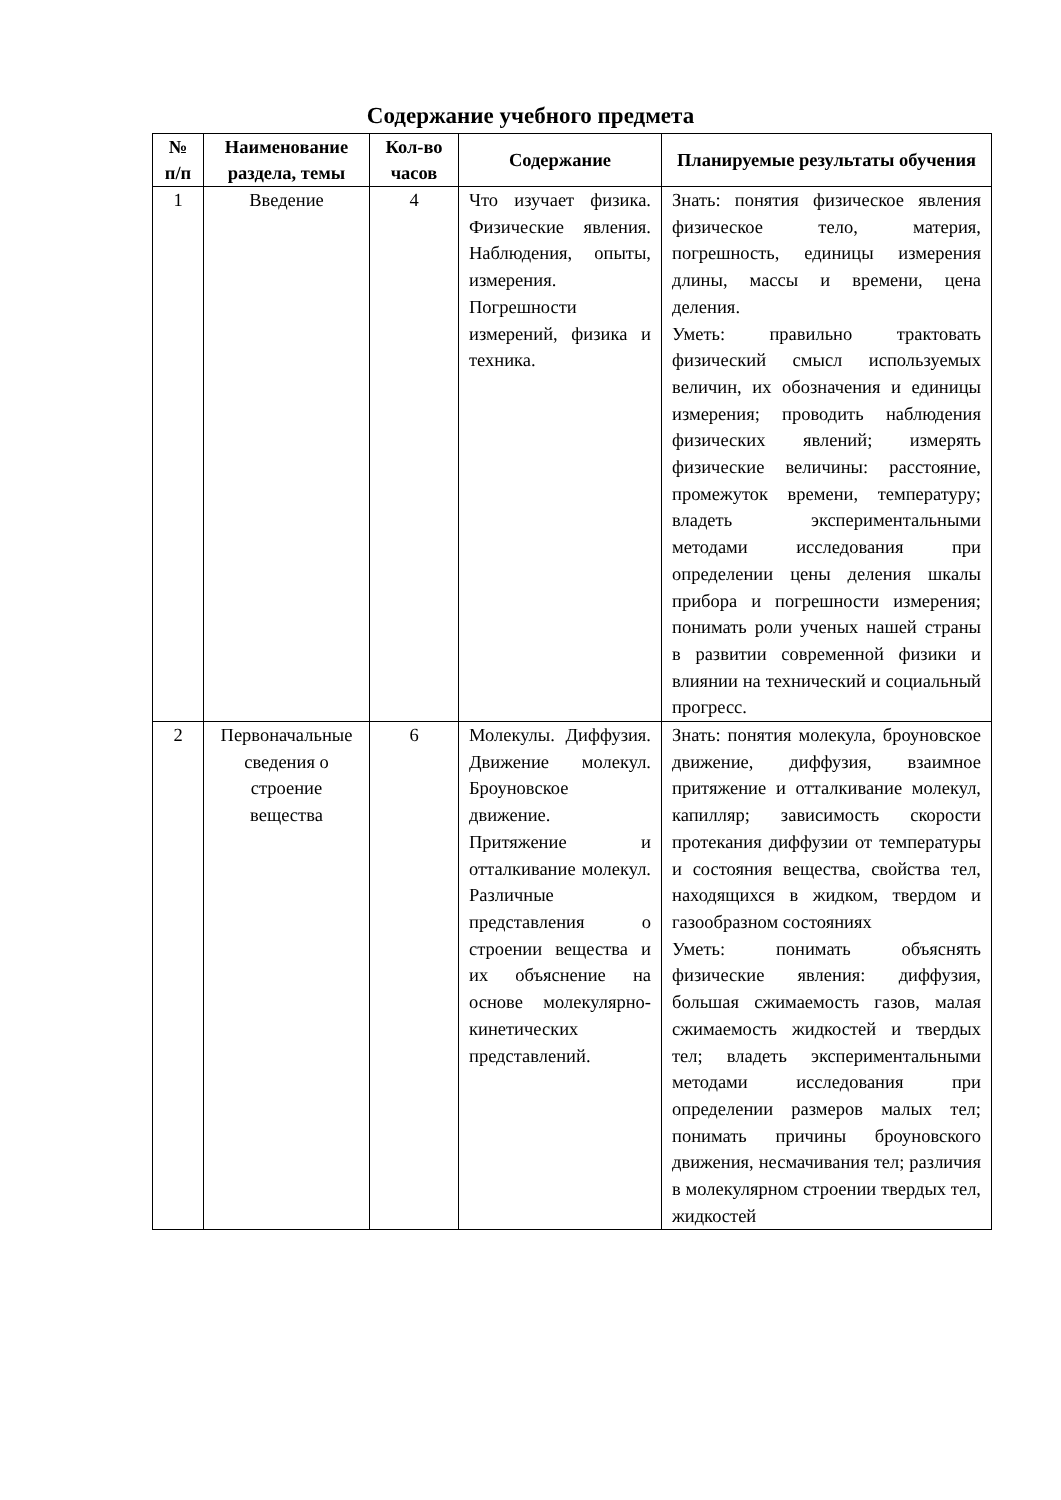Содержание учебного предмета
| № п/п | Наименование раздела, темы | Кол-во часов | Содержание | Планируемые результаты обучения |
| --- | --- | --- | --- | --- |
| 1 | Введение | 4 | Что изучает физика. Физические явления. Наблюдения, опыты, измерения. Погрешности измерений, физика и техника. | Знать: понятия физическое явления физическое тело, материя, погрешность, единицы измерения длины, массы и времени, цена деления. Уметь: правильно трактовать физический смысл используемых величин, их обозначения и единицы измерения; проводить наблюдения физических явлений; измерять физические величины: расстояние, промежуток времени, температуру; владеть экспериментальными методами исследования при определении цены деления шкалы прибора и погрешности измерения; понимать роли ученых нашей страны в развитии современной физики и влиянии на технический и социальный прогресс. |
| 2 | Первоначальные сведения о строение вещества | 6 | Молекулы. Диффузия. Движение молекул. Броуновское движение. Притяжение и отталкивание молекул. Различные представления о строении вещества и их объяснение на основе молекулярно-кинетических представлений. | Знать: понятия молекула, броуновское движение, диффузия, взаимное притяжение и отталкивание молекул, капилляр; зависимость скорости протекания диффузии от температуры и состояния вещества, свойства тел, находящихся в жидком, твердом и газообразном состояниях Уметь: понимать объяснять физические явления: диффузия, большая сжимаемость газов, малая сжимаемость жидкостей и твердых тел; владеть экспериментальными методами исследования при определении размеров малых тел; понимать причины броуновского движения, несмачивания тел; различия в молекулярном строении твердых тел, жидкостей |